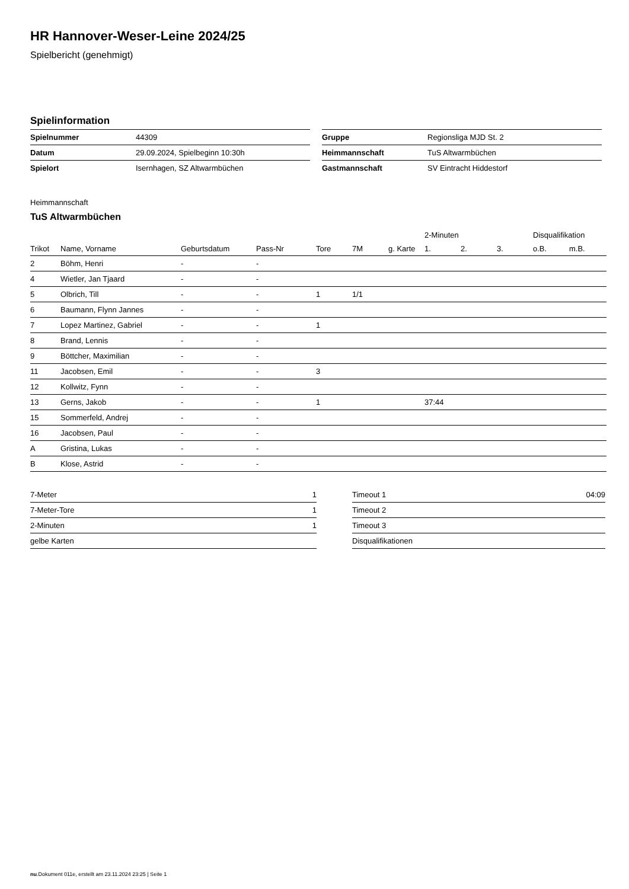HR Hannover-Weser-Leine 2024/25
Spielbericht (genehmigt)
Spielinformation
| Spielnummer | 44309 |
| Datum | 29.09.2024, Spielbeginn 10:30h |
| Spielort | Isernhagen, SZ Altwarmbüchen |
| Gruppe | Regionsliga MJD St. 2 |
| Heimmannschaft | TuS Altwarmbüchen |
| Gastmannschaft | SV Eintracht Hiddestorf |
Heimmannschaft
TuS Altwarmbüchen
| | | | | | | | 2-Minuten | | | Disqualifikation | |
| --- | --- | --- | --- | --- | --- | --- | --- | --- | --- | --- | --- |
| Trikot | Name, Vorname | Geburtsdatum | Pass-Nr | Tore | 7M | g. Karte | 1. | 2. | 3. | o.B. | m.B. |
| 2 | Böhm, Henri | - | - | | | | | | | | |
| 4 | Wietler, Jan Tjaard | - | - | | | | | | | | |
| 5 | Olbrich, Till | - | - | 1 | 1/1 | | | | | | |
| 6 | Baumann, Flynn Jannes | - | - | | | | | | | | |
| 7 | Lopez Martinez, Gabriel | - | - | 1 | | | | | | | |
| 8 | Brand, Lennis | - | - | | | | | | | | |
| 9 | Böttcher, Maximilian | - | - | | | | | | | | |
| 11 | Jacobsen, Emil | - | - | 3 | | | | | | | |
| 12 | Kollwitz, Fynn | - | - | | | | | | | | |
| 13 | Gerns, Jakob | - | - | 1 | | | 37:44 | | | | |
| 15 | Sommerfeld, Andrej | - | - | | | | | | | | |
| 16 | Jacobsen, Paul | - | - | | | | | | | | |
| A | Gristina, Lukas | - | - | | | | | | | | |
| B | Klose, Astrid | - | - | | | | | | | | |
| 7-Meter | 1 |
| 7-Meter-Tore | 1 |
| 2-Minuten | 1 |
| gelbe Karten | |
| Timeout 1 | 04:09 |
| Timeout 2 | |
| Timeout 3 | |
| Disqualifikationen | |
nu.Dokument 011e, erstellt am 23.11.2024 23:25 | Seite 1